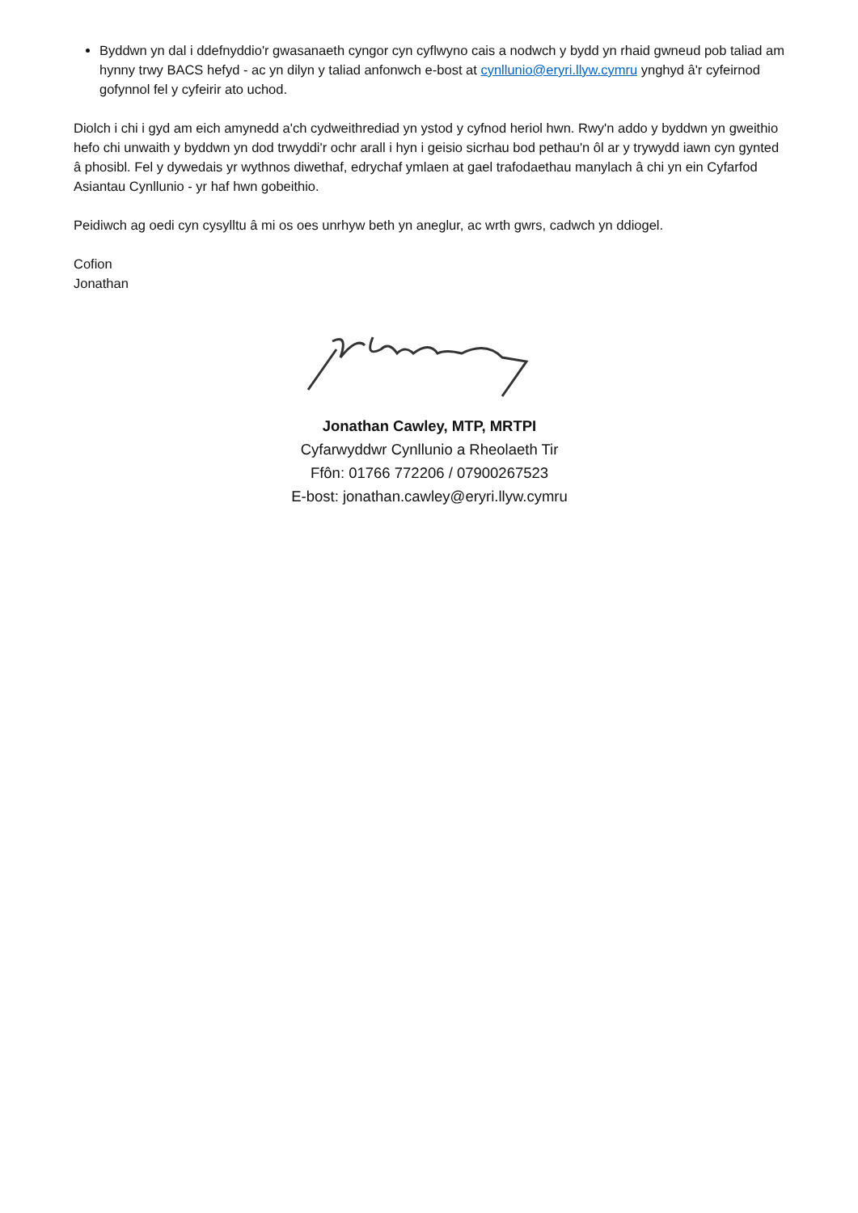Byddwn yn dal i ddefnyddio'r gwasanaeth cyngor cyn cyflwyno cais a nodwch y bydd yn rhaid gwneud pob taliad am hynny trwy BACS hefyd - ac yn dilyn y taliad anfonwch e-bost at cynllunio@eryri.llyw.cymru ynghyd â'r cyfeirnod gofynnol fel y cyfeirir ato uchod.
Diolch i chi i gyd am eich amynedd a'ch cydweithrediad yn ystod y cyfnod heriol hwn. Rwy'n addo y byddwn yn gweithio hefo chi unwaith y byddwn yn dod trwyddi'r ochr arall i hyn i geisio sicrhau bod pethau'n ôl ar y trywydd iawn cyn gynted â phosibl. Fel y dywedais yr wythnos diwethaf, edrychaf ymlaen at gael trafodaethau manylach â chi yn ein Cyfarfod Asiantau Cynllunio - yr haf hwn gobeithio.
Peidiwch ag oedi cyn cysylltu â mi os oes unrhyw beth yn aneglur, ac wrth gwrs, cadwch yn ddiogel.
Cofion
Jonathan
Jonathan Cawley, MTP, MRTPI
Cyfarwyddwr Cynllunio a Rheolaeth Tir
Ffôn: 01766 772206 / 07900267523
E-bost: jonathan.cawley@eryri.llyw.cymru